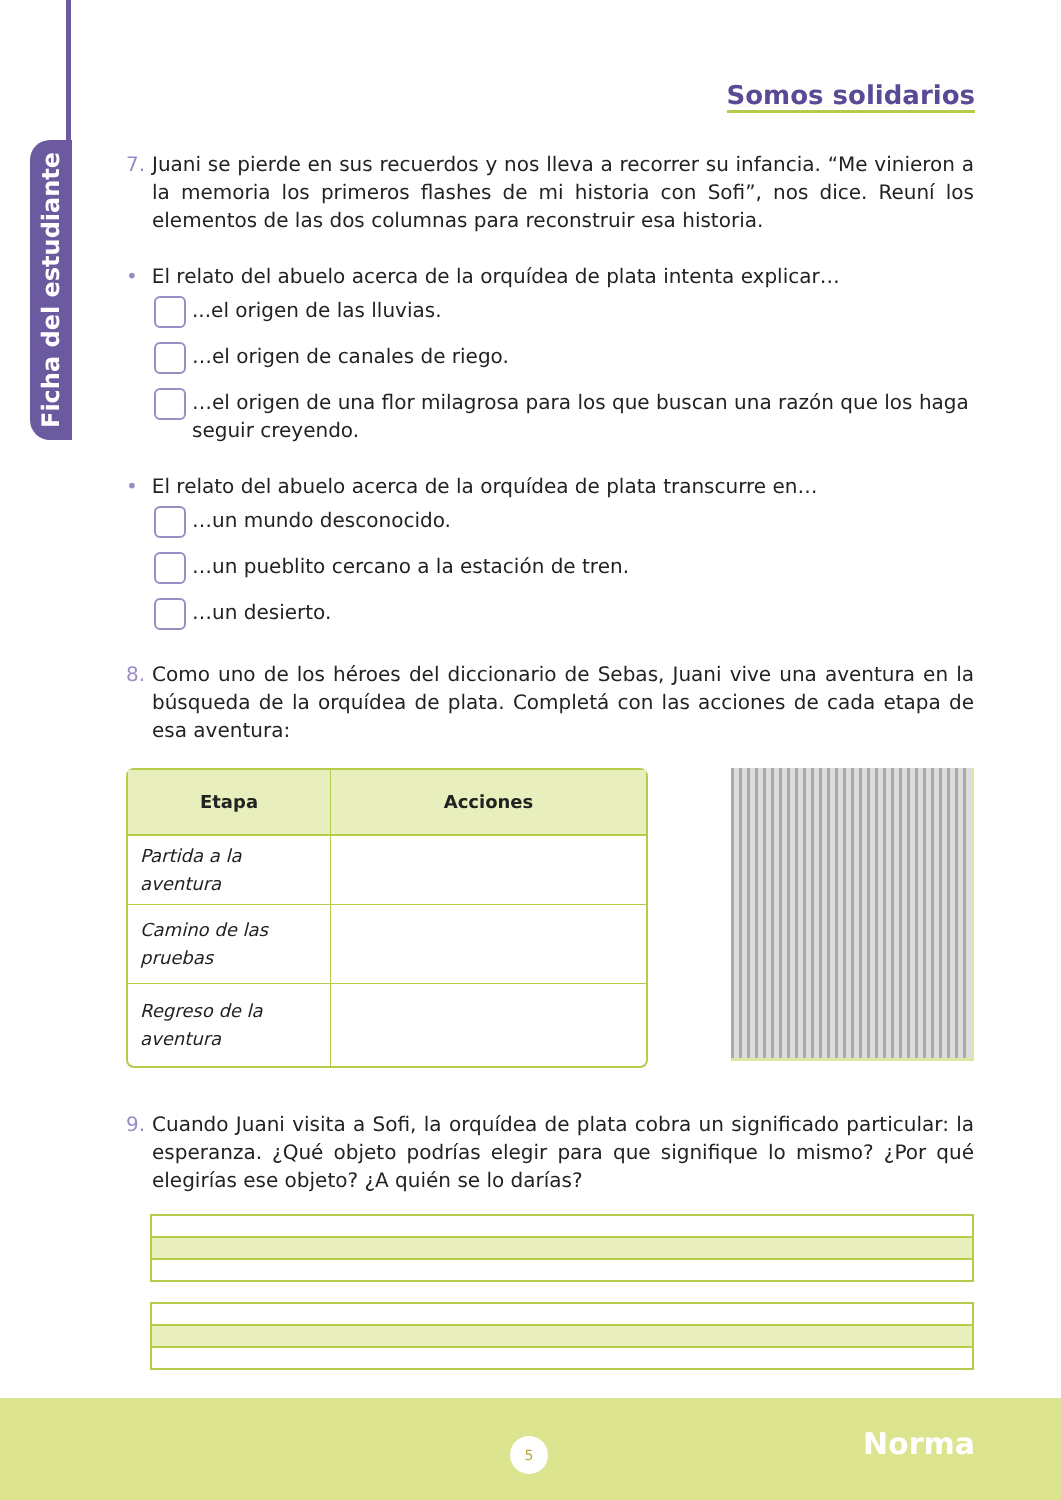Ficha del estudiante
Somos solidarios
7. Juani se pierde en sus recuerdos y nos lleva a recorrer su infancia. “Me vinieron a la memoria los primeros flashes de mi historia con Sofi”, nos dice. Reuní los elementos de las dos columnas para reconstruir esa historia.
• El relato del abuelo acerca de la orquídea de plata intenta explicar…
...el origen de las lluvias.
…el origen de canales de riego.
…el origen de una flor milagrosa para los que buscan una razón que los haga seguir creyendo.
• El relato del abuelo acerca de la orquídea de plata transcurre en…
…un mundo desconocido.
…un pueblito cercano a la estación de tren.
…un desierto.
8. Como uno de los héroes del diccionario de Sebas, Juani vive una aventura en la búsqueda de la orquídea de plata. Completá con las acciones de cada etapa de esa aventura:
| Etapa | Acciones |
| --- | --- |
| Partida a la aventura | |
| Camino de las pruebas | |
| Regreso de la aventura | |
9. Cuando Juani visita a Sofi, la orquídea de plata cobra un significado particular: la esperanza. ¿Qué objeto podrías elegir para que signifique lo mismo? ¿Por qué elegirías ese objeto? ¿A quién se lo darías?
5 Norma